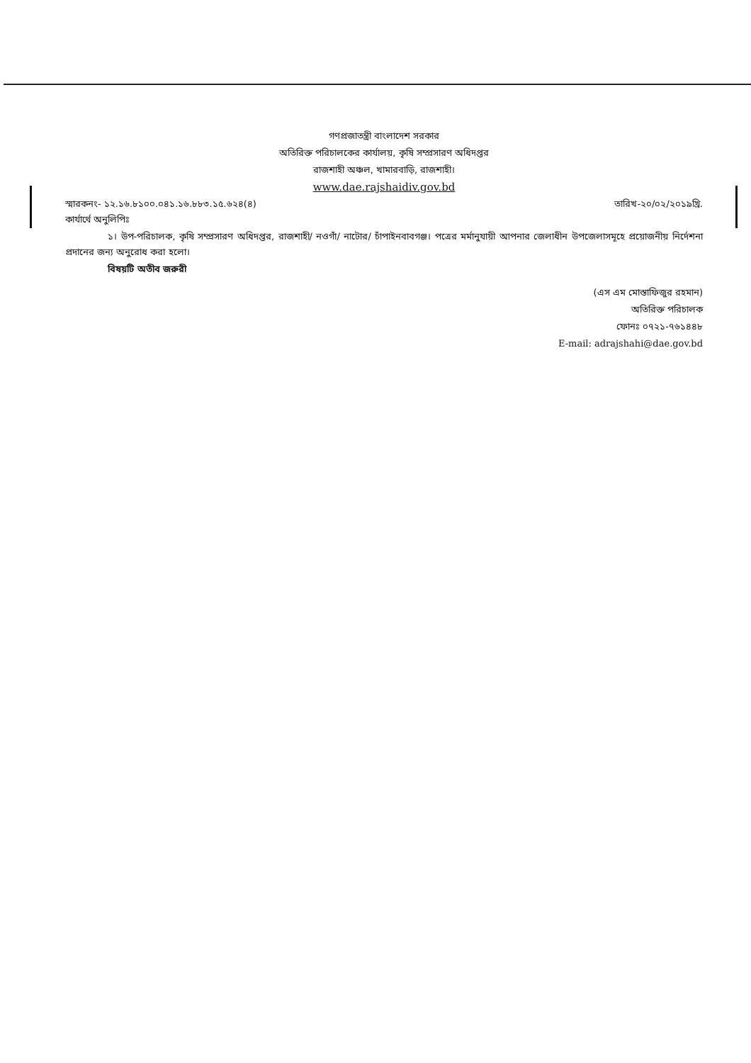গণপ্রজাতন্ত্রী বাংলাদেশ সরকার
অতিরিক্ত পরিচালকের কার্যালয়, কৃষি সম্প্রসারণ অধিদপ্তর
রাজশাহী অঞ্চল, খামারবাড়ি, রাজশাহী।
www.dae.rajshaidiv.gov.bd
স্মারকনং- ১২.১৬.৮১০০.০৪১.১৬.৮৮৩.১৫.৬২৪(৪) তারিখ-২০/০২/২০১৯খ্রি.
কার্যার্থে অনুলিপিঃ
১। উপ-পরিচালক, কৃষি সম্প্রসারণ অধিদপ্তর, রাজশাহী/ নওগাঁ/ নাটোর/ চাঁপাইনবাবগঞ্জ। পত্রের মর্মানুযায়ী আপনার জেলাধীন উপজেলাসমূহে প্রয়োজনীয় নির্দেশনা প্রদানের জন্য অনুরোধ করা হলো।
বিষয়টি অতীব জরুরী
(এস এম মোস্তাফিজুর রহমান)
অতিরিক্ত পরিচালক
ফোনঃ ০৭২১-৭৬১৪৪৮
E-mail: adrajshahi@dae.gov.bd